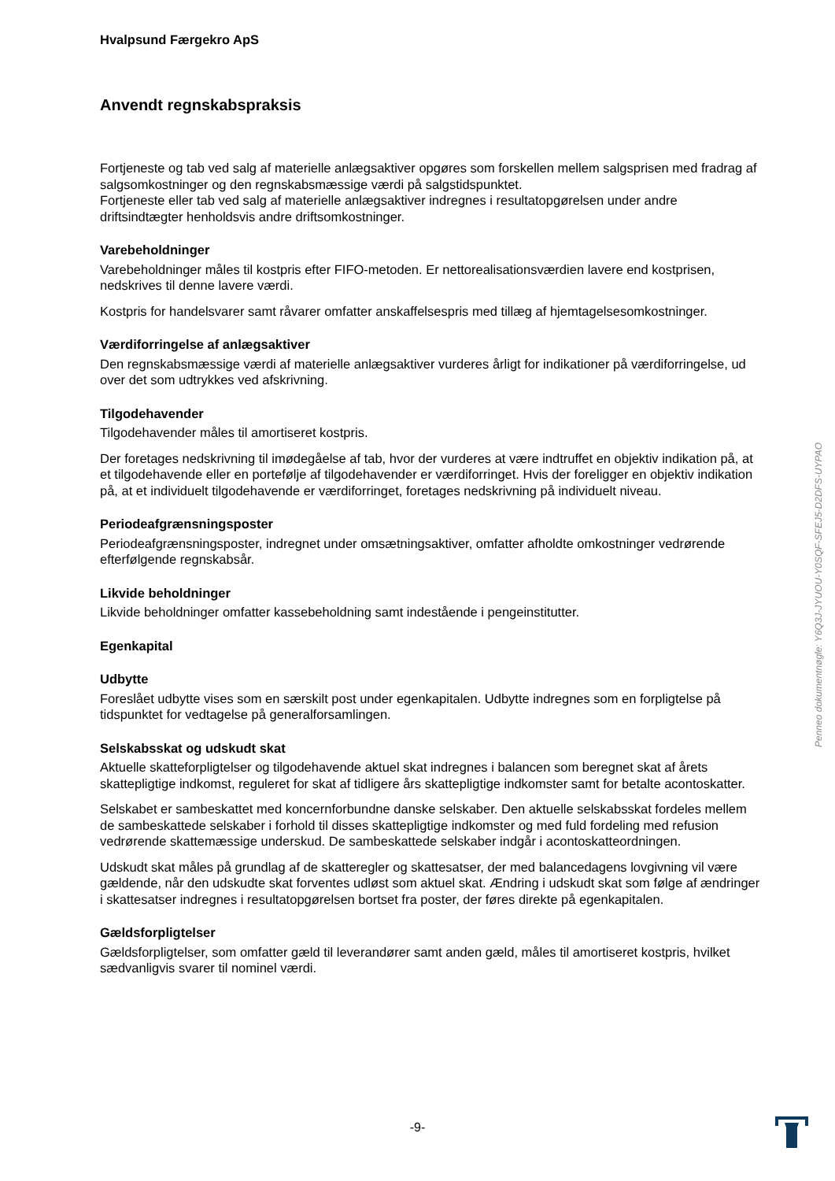Hvalpsund Færgekro ApS
Anvendt regnskabspraksis
Fortjeneste og tab ved salg af materielle anlægsaktiver opgøres som forskellen mellem salgsprisen med fradrag af salgsomkostninger og den regnskabsmæssige værdi på salgstidspunktet.
Fortjeneste eller tab ved salg af materielle anlægsaktiver indregnes i resultatopgørelsen under andre driftsindtægter henholdsvis andre driftsomkostninger.
Varebeholdninger
Varebeholdninger måles til kostpris efter FIFO-metoden. Er nettorealisationsværdien lavere end kostprisen, nedskrives til denne lavere værdi.
Kostpris for handelsvarer samt råvarer omfatter anskaffelsespris med tillæg af hjemtagelsesomkostninger.
Værdiforringelse af anlægsaktiver
Den regnskabsmæssige værdi af materielle anlægsaktiver vurderes årligt for indikationer på værdiforringelse, ud over det som udtrykkes ved afskrivning.
Tilgodehavender
Tilgodehavender måles til amortiseret kostpris.
Der foretages nedskrivning til imødegåelse af tab, hvor der vurderes at være indtruffet en objektiv indikation på, at et tilgodehavende eller en portefølje af tilgodehavender er værdiforringet. Hvis der foreligger en objektiv indikation på, at et individuelt tilgodehavende er værdiforringet, foretages nedskrivning på individuelt niveau.
Periodeafgrænsningsposter
Periodeafgrænsningsposter, indregnet under omsætningsaktiver, omfatter afholdte omkostninger vedrørende efterfølgende regnskabsår.
Likvide beholdninger
Likvide beholdninger omfatter kassebeholdning samt indestående i pengeinstitutter.
Egenkapital
Udbytte
Foreslået udbytte vises som en særskilt post under egenkapitalen. Udbytte indregnes som en forpligtelse på tidspunktet for vedtagelse på generalforsamlingen.
Selskabsskat og udskudt skat
Aktuelle skatteforpligtelser og tilgodehavende aktuel skat indregnes i balancen som beregnet skat af årets skattepligtige indkomst, reguleret for skat af tidligere års skattepligtige indkomster samt for betalte acontoskatter.
Selskabet er sambeskattet med koncernforbundne danske selskaber. Den aktuelle selskabsskat fordeles mellem de sambeskattede selskaber i forhold til disses skattepligtige indkomster og med fuld fordeling med refusion vedrørende skattemæssige underskud. De sambeskattede selskaber indgår i acontoskatteordningen.
Udskudt skat måles på grundlag af de skatteregler og skattesatser, der med balancedagens lovgivning vil være gældende, når den udskudte skat forventes udløst som aktuel skat. Ændring i udskudt skat som følge af ændringer i skattesatser indregnes i resultatopgørelsen bortset fra poster, der føres direkte på egenkapitalen.
Gældsforpligtelser
Gældsforpligtelser, som omfatter gæld til leverandører samt anden gæld, måles til amortiseret kostpris, hvilket sædvanligvis svarer til nominel værdi.
Penneo dokumentnøgle: Y6Q3J-JYUOU-Y0SQF-SFEJ5-D2DFS-UYPAO
-9-